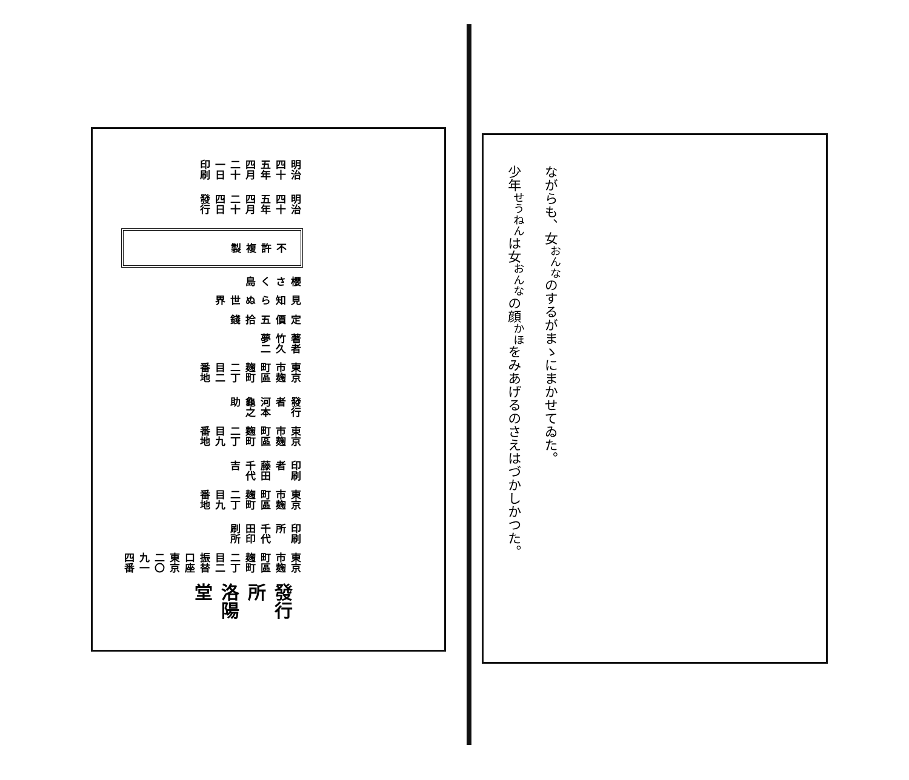明治四十五年四月二十一日印刷
明治四十五年四月二十四日發行
不許
複製
櫻さく島
見知らぬ世界
定價五拾錢
著者　竹久夢二
東京市麹町區麹町二丁目二番地
發行者　河本龜之助
東京市麹町區麹町二丁目九番地
印刷者　藤田千代吉
東京市麹町區麹町二丁目九番地
印刷所　千代田印刷所
東京市麹町區麹町二丁目二
振替口座東京二〇九一四番
發行所　洛陽堂
ながらも、女<sup>おんな</sup>のするがまゝにまかせてゐた。
少年<sup>せうねん</sup>は女<sup>おんな</sup>の顔<sup>かほ</sup>をみあげるのさえはづかしかつた。